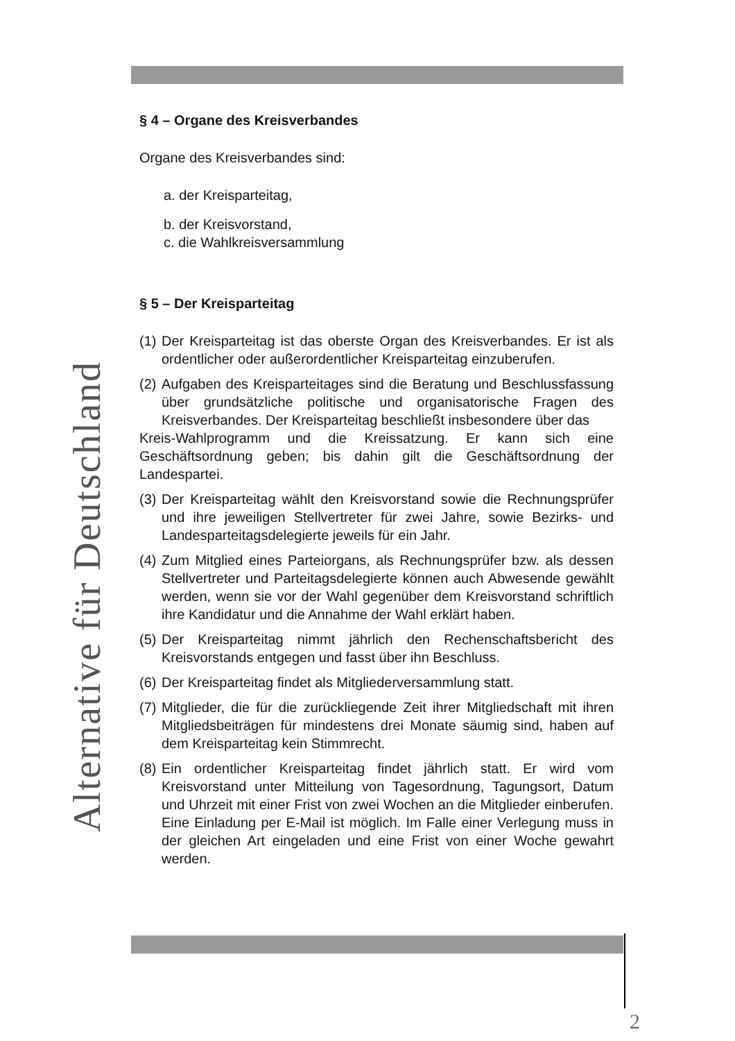Alternative für Deutschland
§ 4 – Organe des Kreisverbandes
Organe des Kreisverbandes sind:
a. der Kreisparteitag,
b. der Kreisvorstand,
c. die Wahlkreisversammlung
§ 5 – Der Kreisparteitag
(1) Der Kreisparteitag ist das oberste Organ des Kreisverbandes. Er ist als ordentlicher oder außerordentlicher Kreisparteitag einzuberufen.
(2) Aufgaben des Kreisparteitages sind die Beratung und Beschlussfassung über grundsätzliche politische und organisatorische Fragen des Kreisverbandes. Der Kreisparteitag beschließt insbesondere über das
Kreis-Wahlprogramm und die Kreissatzung. Er kann sich eine Geschäftsordnung geben; bis dahin gilt die Geschäftsordnung der Landespartei.
(3) Der Kreisparteitag wählt den Kreisvorstand sowie die Rechnungsprüfer und ihre jeweiligen Stellvertreter für zwei Jahre, sowie Bezirks- und Landesparteitagsdelegierte jeweils für ein Jahr.
(4) Zum Mitglied eines Parteiorgans, als Rechnungsprüfer bzw. als dessen Stellvertreter und Parteitagsdelegierte können auch Abwesende gewählt werden, wenn sie vor der Wahl gegenüber dem Kreisvorstand schriftlich ihre Kandidatur und die Annahme der Wahl erklärt haben.
(5) Der Kreisparteitag nimmt jährlich den Rechenschaftsbericht des Kreisvorstands entgegen und fasst über ihn Beschluss.
(6) Der Kreisparteitag findet als Mitgliederversammlung statt.
(7) Mitglieder, die für die zurückliegende Zeit ihrer Mitgliedschaft mit ihren Mitgliedsbeiträgen für mindestens drei Monate säumig sind, haben auf dem Kreisparteitag kein Stimmrecht.
(8) Ein ordentlicher Kreisparteitag findet jährlich statt. Er wird vom Kreisvorstand unter Mitteilung von Tagesordnung, Tagungsort, Datum und Uhrzeit mit einer Frist von zwei Wochen an die Mitglieder einberufen. Eine Einladung per E-Mail ist möglich. Im Falle einer Verlegung muss in der gleichen Art eingeladen und eine Frist von einer Woche gewahrt werden.
2